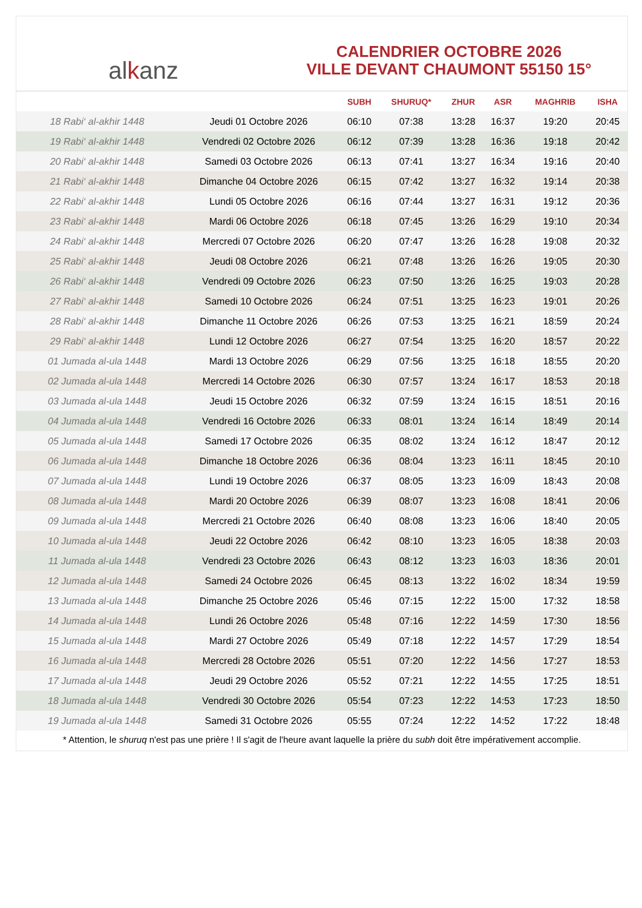al k anz
CALENDRIER OCTOBRE 2026
VILLE DEVANT CHAUMONT 55150 15°
| | | SUBH | SHURUQ* | ZHUR | ASR | MAGHRIB | ISHA |
| --- | --- | --- | --- | --- | --- | --- | --- |
| 18 Rabi‘ al-akhir 1448 | Jeudi 01 Octobre 2026 | 06:10 | 07:38 | 13:28 | 16:37 | 19:20 | 20:45 |
| 19 Rabi‘ al-akhir 1448 | Vendredi 02 Octobre 2026 | 06:12 | 07:39 | 13:28 | 16:36 | 19:18 | 20:42 |
| 20 Rabi‘ al-akhir 1448 | Samedi 03 Octobre 2026 | 06:13 | 07:41 | 13:27 | 16:34 | 19:16 | 20:40 |
| 21 Rabi‘ al-akhir 1448 | Dimanche 04 Octobre 2026 | 06:15 | 07:42 | 13:27 | 16:32 | 19:14 | 20:38 |
| 22 Rabi‘ al-akhir 1448 | Lundi 05 Octobre 2026 | 06:16 | 07:44 | 13:27 | 16:31 | 19:12 | 20:36 |
| 23 Rabi‘ al-akhir 1448 | Mardi 06 Octobre 2026 | 06:18 | 07:45 | 13:26 | 16:29 | 19:10 | 20:34 |
| 24 Rabi‘ al-akhir 1448 | Mercredi 07 Octobre 2026 | 06:20 | 07:47 | 13:26 | 16:28 | 19:08 | 20:32 |
| 25 Rabi‘ al-akhir 1448 | Jeudi 08 Octobre 2026 | 06:21 | 07:48 | 13:26 | 16:26 | 19:05 | 20:30 |
| 26 Rabi‘ al-akhir 1448 | Vendredi 09 Octobre 2026 | 06:23 | 07:50 | 13:26 | 16:25 | 19:03 | 20:28 |
| 27 Rabi‘ al-akhir 1448 | Samedi 10 Octobre 2026 | 06:24 | 07:51 | 13:25 | 16:23 | 19:01 | 20:26 |
| 28 Rabi‘ al-akhir 1448 | Dimanche 11 Octobre 2026 | 06:26 | 07:53 | 13:25 | 16:21 | 18:59 | 20:24 |
| 29 Rabi‘ al-akhir 1448 | Lundi 12 Octobre 2026 | 06:27 | 07:54 | 13:25 | 16:20 | 18:57 | 20:22 |
| 01 Jumada al-ula 1448 | Mardi 13 Octobre 2026 | 06:29 | 07:56 | 13:25 | 16:18 | 18:55 | 20:20 |
| 02 Jumada al-ula 1448 | Mercredi 14 Octobre 2026 | 06:30 | 07:57 | 13:24 | 16:17 | 18:53 | 20:18 |
| 03 Jumada al-ula 1448 | Jeudi 15 Octobre 2026 | 06:32 | 07:59 | 13:24 | 16:15 | 18:51 | 20:16 |
| 04 Jumada al-ula 1448 | Vendredi 16 Octobre 2026 | 06:33 | 08:01 | 13:24 | 16:14 | 18:49 | 20:14 |
| 05 Jumada al-ula 1448 | Samedi 17 Octobre 2026 | 06:35 | 08:02 | 13:24 | 16:12 | 18:47 | 20:12 |
| 06 Jumada al-ula 1448 | Dimanche 18 Octobre 2026 | 06:36 | 08:04 | 13:23 | 16:11 | 18:45 | 20:10 |
| 07 Jumada al-ula 1448 | Lundi 19 Octobre 2026 | 06:37 | 08:05 | 13:23 | 16:09 | 18:43 | 20:08 |
| 08 Jumada al-ula 1448 | Mardi 20 Octobre 2026 | 06:39 | 08:07 | 13:23 | 16:08 | 18:41 | 20:06 |
| 09 Jumada al-ula 1448 | Mercredi 21 Octobre 2026 | 06:40 | 08:08 | 13:23 | 16:06 | 18:40 | 20:05 |
| 10 Jumada al-ula 1448 | Jeudi 22 Octobre 2026 | 06:42 | 08:10 | 13:23 | 16:05 | 18:38 | 20:03 |
| 11 Jumada al-ula 1448 | Vendredi 23 Octobre 2026 | 06:43 | 08:12 | 13:23 | 16:03 | 18:36 | 20:01 |
| 12 Jumada al-ula 1448 | Samedi 24 Octobre 2026 | 06:45 | 08:13 | 13:22 | 16:02 | 18:34 | 19:59 |
| 13 Jumada al-ula 1448 | Dimanche 25 Octobre 2026 | 05:46 | 07:15 | 12:22 | 15:00 | 17:32 | 18:58 |
| 14 Jumada al-ula 1448 | Lundi 26 Octobre 2026 | 05:48 | 07:16 | 12:22 | 14:59 | 17:30 | 18:56 |
| 15 Jumada al-ula 1448 | Mardi 27 Octobre 2026 | 05:49 | 07:18 | 12:22 | 14:57 | 17:29 | 18:54 |
| 16 Jumada al-ula 1448 | Mercredi 28 Octobre 2026 | 05:51 | 07:20 | 12:22 | 14:56 | 17:27 | 18:53 |
| 17 Jumada al-ula 1448 | Jeudi 29 Octobre 2026 | 05:52 | 07:21 | 12:22 | 14:55 | 17:25 | 18:51 |
| 18 Jumada al-ula 1448 | Vendredi 30 Octobre 2026 | 05:54 | 07:23 | 12:22 | 14:53 | 17:23 | 18:50 |
| 19 Jumada al-ula 1448 | Samedi 31 Octobre 2026 | 05:55 | 07:24 | 12:22 | 14:52 | 17:22 | 18:48 |
* Attention, le shuruq n'est pas une prière ! Il s'agit de l'heure avant laquelle la prière du subh doit être impérativement accomplie.